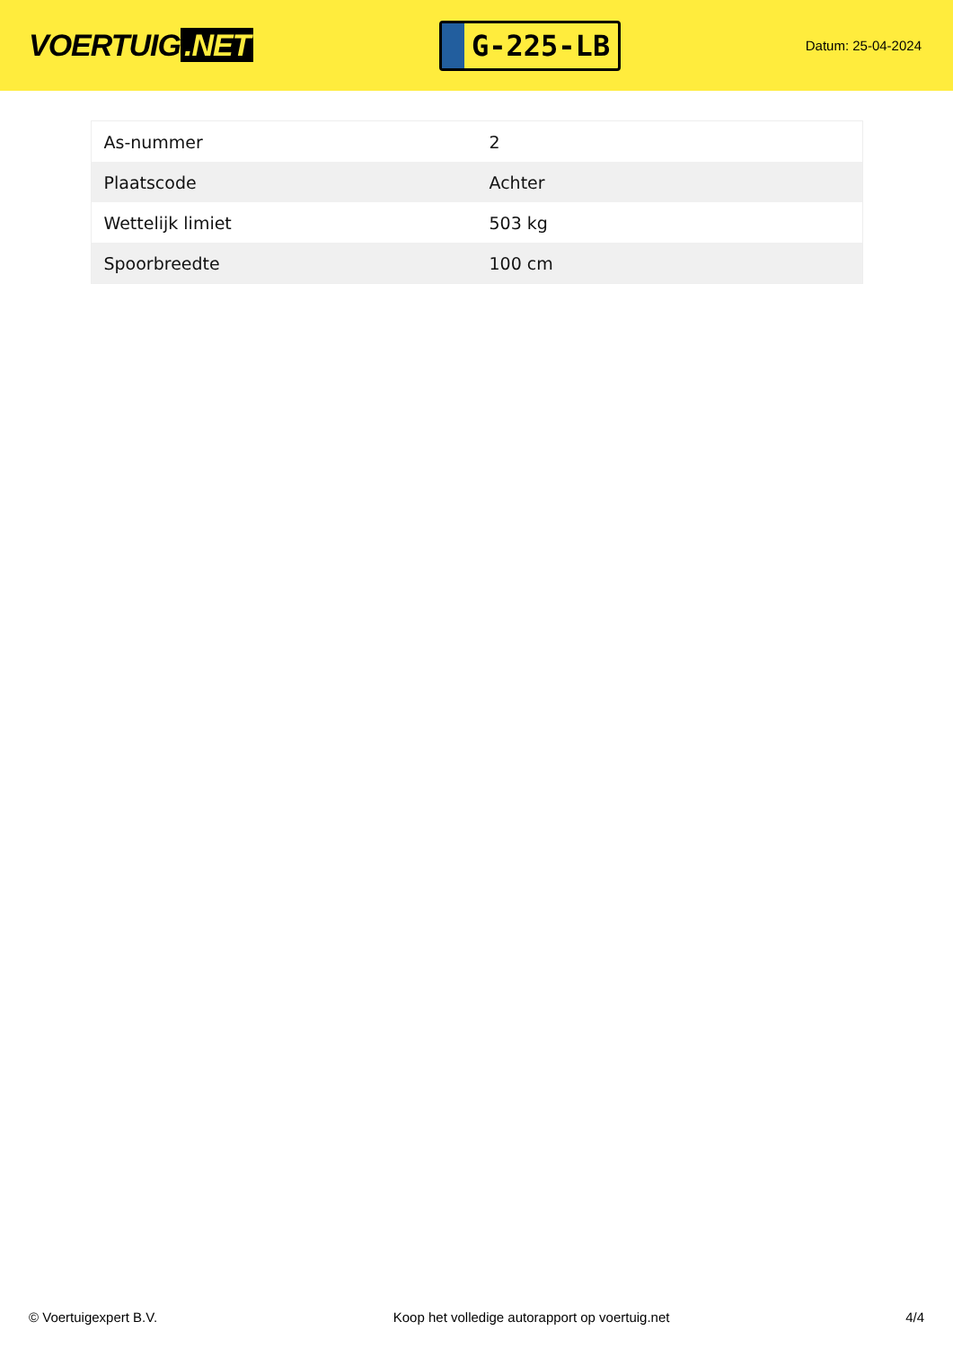VOERTUIG.NET
G-225-LB
Datum: 25-04-2024
| As-nummer | 2 |
| Plaatscode | Achter |
| Wettelijk limiet | 503 kg |
| Spoorbreedte | 100 cm |
© Voertuigexpert B.V. Koop het volledige autorapport op voertuig.net 4/4